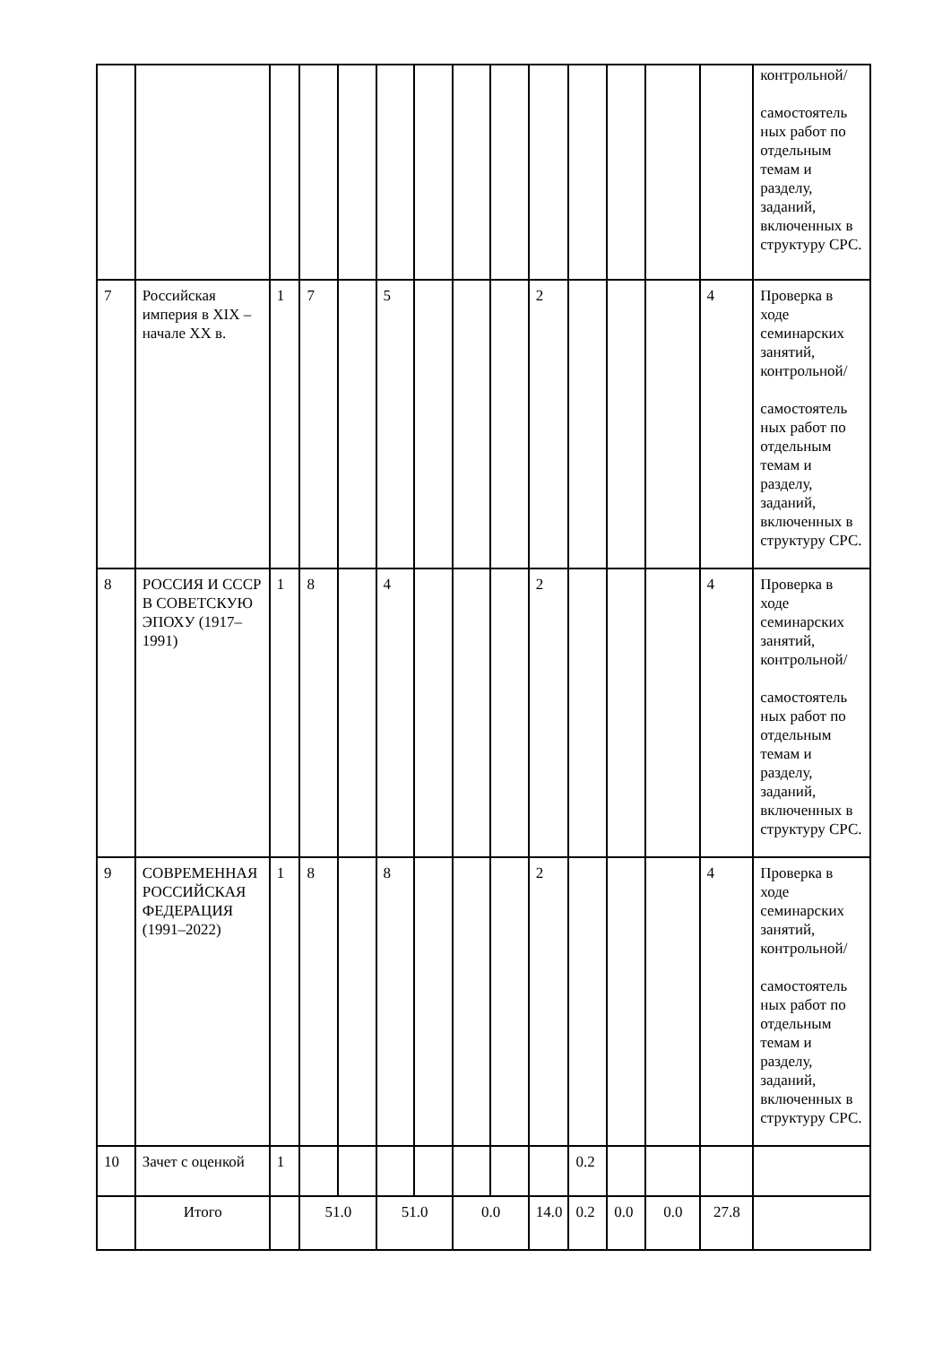| | | | | | | | | | | | | | | контрольной/ самостоятель ных работ по отдельным темам и разделу, заданий, включенных в структуру СРС. |
| 7 | Российская империя в XIX – начале XX в. | 1 | 7 | | 5 | | | | 2 | | | | 4 | Проверка в ходе семинарских занятий, контрольной/ самостоятель ных работ по отдельным темам и разделу, заданий, включенных в структуру СРС. |
| 8 | РОССИЯ И СССР В СОВЕТСКУЮ ЭПОХУ (1917–1991) | 1 | 8 | | 4 | | | | 2 | | | | 4 | Проверка в ходе семинарских занятий, контрольной/ самостоятель ных работ по отдельным темам и разделу, заданий, включенных в структуру СРС. |
| 9 | СОВРЕМЕННАЯ РОССИЙСКАЯ ФЕДЕРАЦИЯ (1991–2022) | 1 | 8 | | 8 | | | | 2 | | | | 4 | Проверка в ходе семинарских занятий, контрольной/ самостоятель ных работ по отдельным темам и разделу, заданий, включенных в структуру СРС. |
| 10 | Зачет с оценкой | 1 | | | | | | | | 0.2 | | | | |
| | Итого | | 51.0 | | 51.0 | | 0.0 | | 14.0 | 0.2 | 0.0 | 0.0 | 27.8 | |